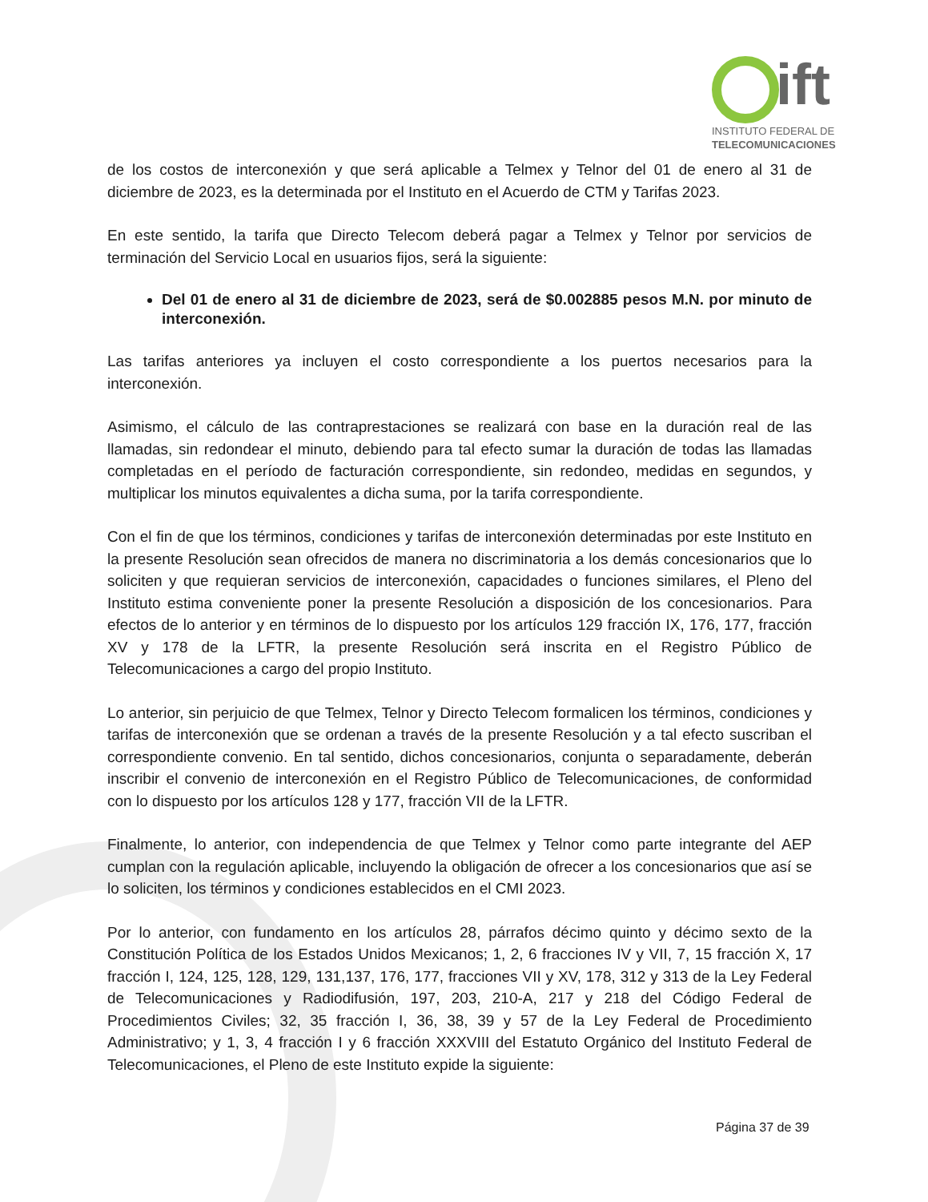ift
INSTITUTO FEDERAL DE
TELECOMUNICACIONES
de los costos de interconexión y que será aplicable a Telmex y Telnor del 01 de enero al 31 de diciembre de 2023, es la determinada por el Instituto en el Acuerdo de CTM y Tarifas 2023.
En este sentido, la tarifa que Directo Telecom deberá pagar a Telmex y Telnor por servicios de terminación del Servicio Local en usuarios fijos, será la siguiente:
Del 01 de enero al 31 de diciembre de 2023, será de $0.002885 pesos M.N. por minuto de interconexión.
Las tarifas anteriores ya incluyen el costo correspondiente a los puertos necesarios para la interconexión.
Asimismo, el cálculo de las contraprestaciones se realizará con base en la duración real de las llamadas, sin redondear el minuto, debiendo para tal efecto sumar la duración de todas las llamadas completadas en el período de facturación correspondiente, sin redondeo, medidas en segundos, y multiplicar los minutos equivalentes a dicha suma, por la tarifa correspondiente.
Con el fin de que los términos, condiciones y tarifas de interconexión determinadas por este Instituto en la presente Resolución sean ofrecidos de manera no discriminatoria a los demás concesionarios que lo soliciten y que requieran servicios de interconexión, capacidades o funciones similares, el Pleno del Instituto estima conveniente poner la presente Resolución a disposición de los concesionarios. Para efectos de lo anterior y en términos de lo dispuesto por los artículos 129 fracción IX, 176, 177, fracción XV y 178 de la LFTR, la presente Resolución será inscrita en el Registro Público de Telecomunicaciones a cargo del propio Instituto.
Lo anterior, sin perjuicio de que Telmex, Telnor y Directo Telecom formalicen los términos, condiciones y tarifas de interconexión que se ordenan a través de la presente Resolución y a tal efecto suscriban el correspondiente convenio. En tal sentido, dichos concesionarios, conjunta o separadamente, deberán inscribir el convenio de interconexión en el Registro Público de Telecomunicaciones, de conformidad con lo dispuesto por los artículos 128 y 177, fracción VII de la LFTR.
Finalmente, lo anterior, con independencia de que Telmex y Telnor como parte integrante del AEP cumplan con la regulación aplicable, incluyendo la obligación de ofrecer a los concesionarios que así se lo soliciten, los términos y condiciones establecidos en el CMI 2023.
Por lo anterior, con fundamento en los artículos 28, párrafos décimo quinto y décimo sexto de la Constitución Política de los Estados Unidos Mexicanos; 1, 2, 6 fracciones IV y VII, 7, 15 fracción X, 17 fracción I, 124, 125, 128, 129, 131,137, 176, 177, fracciones VII y XV, 178, 312 y 313 de la Ley Federal de Telecomunicaciones y Radiodifusión, 197, 203, 210-A, 217 y 218 del Código Federal de Procedimientos Civiles; 32, 35 fracción I, 36, 38, 39 y 57 de la Ley Federal de Procedimiento Administrativo; y 1, 3, 4 fracción I y 6 fracción XXXVIII del Estatuto Orgánico del Instituto Federal de Telecomunicaciones, el Pleno de este Instituto expide la siguiente:
Página 37 de 39